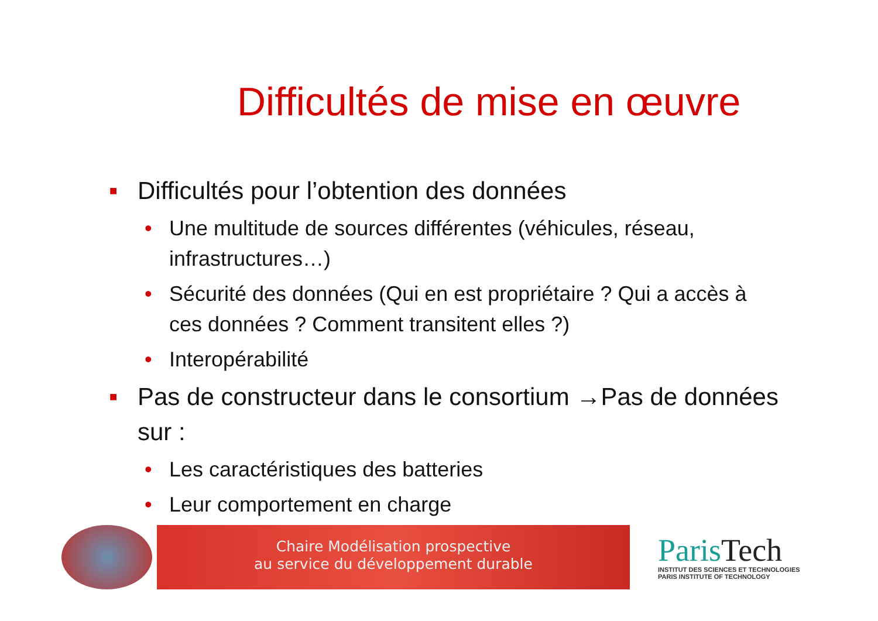Difficultés de mise en œuvre
■ Difficultés pour l’obtention des données
• Une multitude de sources différentes (véhicules, réseau, infrastructures…)
• Sécurité des données (Qui en est propriétaire ? Qui a accès à ces données ? Comment transitent elles ?)
• Interopérabilité
■ Pas de constructeur dans le consortium →Pas de données sur :
• Les caractéristiques des batteries
• Leur comportement en charge
Chaire Modélisation prospective
au service du développement durable
ParisTech
INSTITUT DES SCIENCES ET TECHNOLOGIES
PARIS INSTITUTE OF TECHNOLOGY